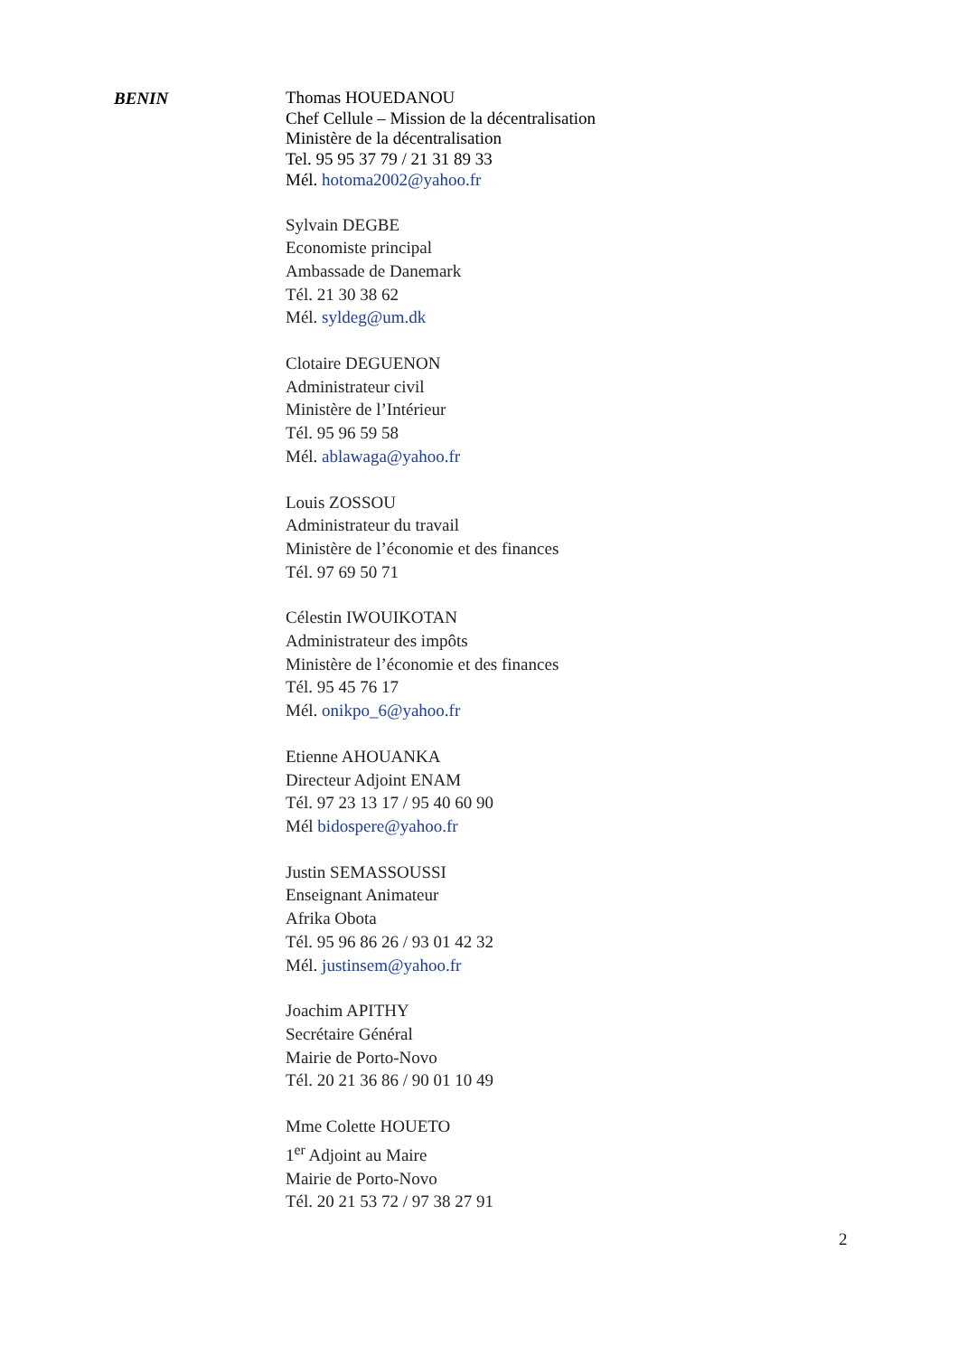BENIN
Thomas HOUEDANOU
Chef Cellule – Mission de la décentralisation
Ministère de la décentralisation
Tel. 95 95 37 79 / 21 31 89 33
Mél. hotoma2002@yahoo.fr
Sylvain DEGBE
Economiste principal
Ambassade de Danemark
Tél. 21 30 38 62
Mél. syldeg@um.dk
Clotaire DEGUENON
Administrateur civil
Ministère de l’Intérieur
Tél. 95 96 59 58
Mél. ablawaga@yahoo.fr
Louis ZOSSOU
Administrateur du travail
Ministère de l’économie et des finances
Tél. 97 69 50 71
Célestin IWOUIKOTAN
Administrateur des impôts
Ministère de l’économie et des finances
Tél. 95 45 76 17
Mél. onikpo_6@yahoo.fr
Etienne AHOUANKA
Directeur Adjoint ENAM
Tél. 97 23 13 17 / 95 40 60 90
Mél bidospere@yahoo.fr
Justin SEMASSOUSSI
Enseignant Animateur
Afrika Obota
Tél. 95 96 86 26 / 93 01 42 32
Mél. justinsem@yahoo.fr
Joachim APITHY
Secrétaire Général
Mairie de Porto-Novo
Tél. 20 21 36 86 / 90 01 10 49
Mme Colette HOUETO
1<sup>er</sup> Adjoint au Maire
Mairie de Porto-Novo
Tél. 20 21 53 72 / 97 38 27 91
2